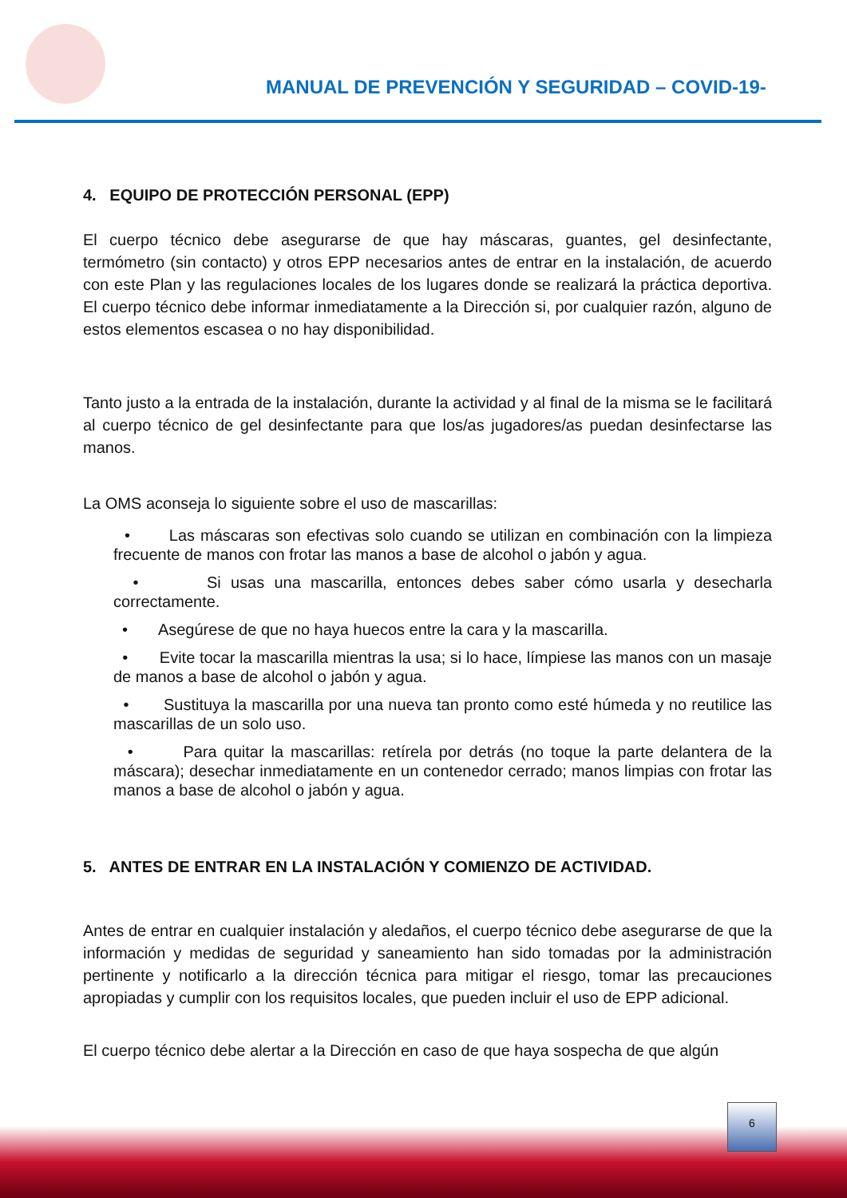MANUAL DE PREVENCIÓN Y SEGURIDAD – COVID-19-
4. EQUIPO DE PROTECCIÓN PERSONAL (EPP)
El cuerpo técnico debe asegurarse de que hay máscaras, guantes, gel desinfectante, termómetro (sin contacto) y otros EPP necesarios antes de entrar en la instalación, de acuerdo con este Plan y las regulaciones locales de los lugares donde se realizará la práctica deportiva. El cuerpo técnico debe informar inmediatamente a la Dirección si, por cualquier razón, alguno de estos elementos escasea o no hay disponibilidad.
Tanto justo a la entrada de la instalación, durante la actividad y al final de la misma se le facilitará al cuerpo técnico de gel desinfectante para que los/as jugadores/as puedan desinfectarse las manos.
La OMS aconseja lo siguiente sobre el uso de mascarillas:
• Las máscaras son efectivas solo cuando se utilizan en combinación con la limpieza frecuente de manos con frotar las manos a base de alcohol o jabón y agua.
• Si usas una mascarilla, entonces debes saber cómo usarla y desecharla correctamente.
• Asegúrese de que no haya huecos entre la cara y la mascarilla.
• Evite tocar la mascarilla mientras la usa; si lo hace, límpiese las manos con un masaje de manos a base de alcohol o jabón y agua.
• Sustituya la mascarilla por una nueva tan pronto como esté húmeda y no reutilice las mascarillas de un solo uso.
• Para quitar la mascarillas: retírela por detrás (no toque la parte delantera de la máscara); desechar inmediatamente en un contenedor cerrado; manos limpias con frotar las manos a base de alcohol o jabón y agua.
5. ANTES DE ENTRAR EN LA INSTALACIÓN Y COMIENZO DE ACTIVIDAD.
Antes de entrar en cualquier instalación y aledaños, el cuerpo técnico debe asegurarse de que la información y medidas de seguridad y saneamiento han sido tomadas por la administración pertinente y notificarlo a la dirección técnica para mitigar el riesgo, tomar las precauciones apropiadas y cumplir con los requisitos locales, que pueden incluir el uso de EPP adicional.
El cuerpo técnico debe alertar a la Dirección en caso de que haya sospecha de que algún
6